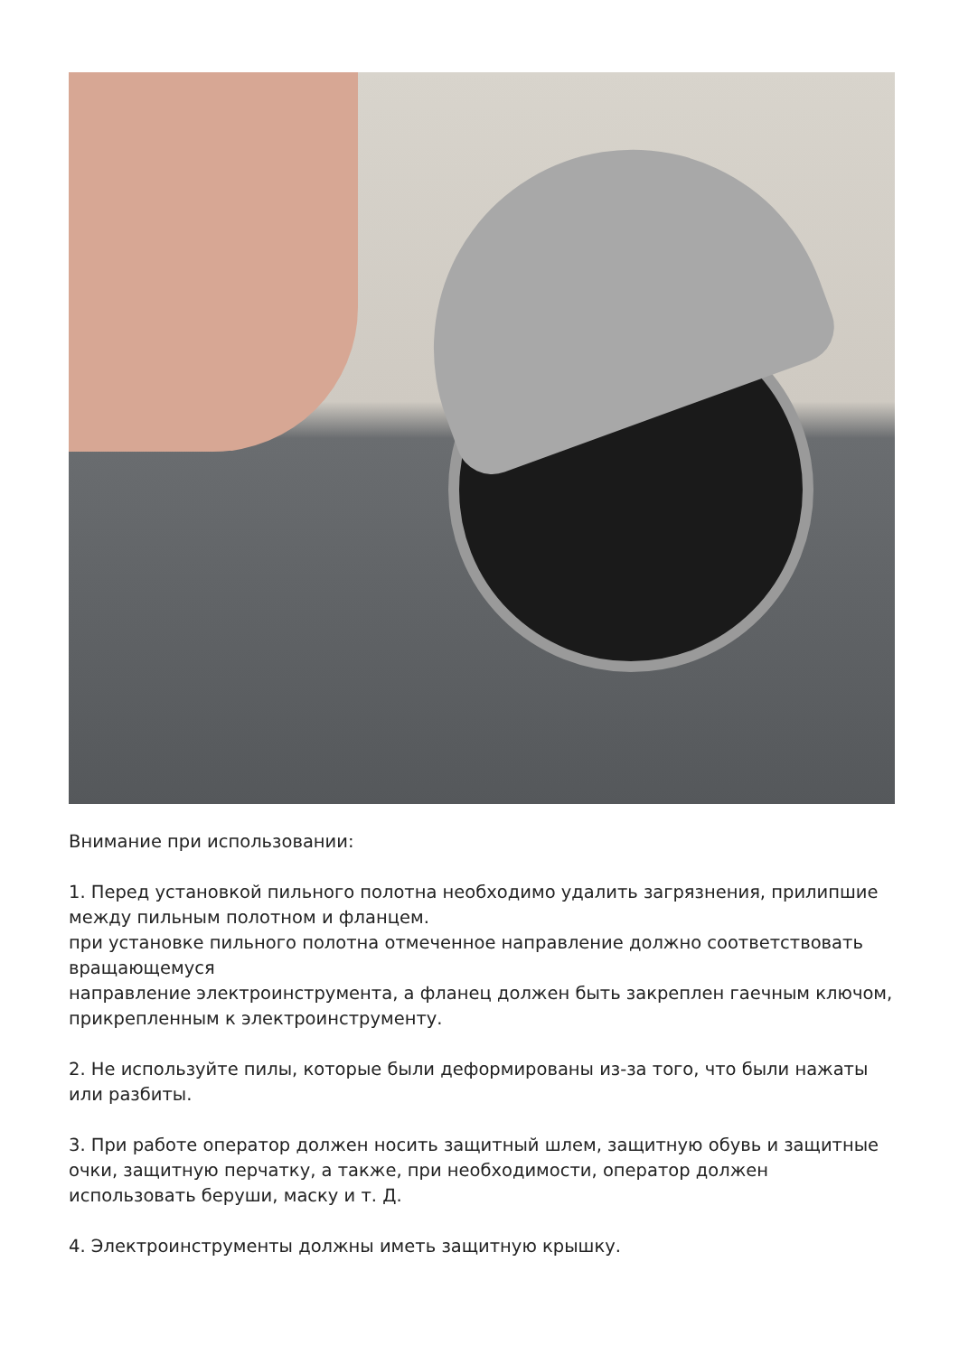Внимание при использовании:
1. Перед установкой пильного полотна необходимо удалить загрязнения, прилипшие между пильным полотном и фланцем.
при установке пильного полотна отмеченное направление должно соответствовать вращающемуся
направление электроинструмента, а фланец должен быть закреплен гаечным ключом, прикрепленным к электроинструменту.
2. Не используйте пилы, которые были деформированы из-за того, что были нажаты или разбиты.
3. При работе оператор должен носить защитный шлем, защитную обувь и защитные очки, защитную перчатку, а также, при необходимости, оператор должен использовать беруши, маску и т. Д.
4. Электроинструменты должны иметь защитную крышку.